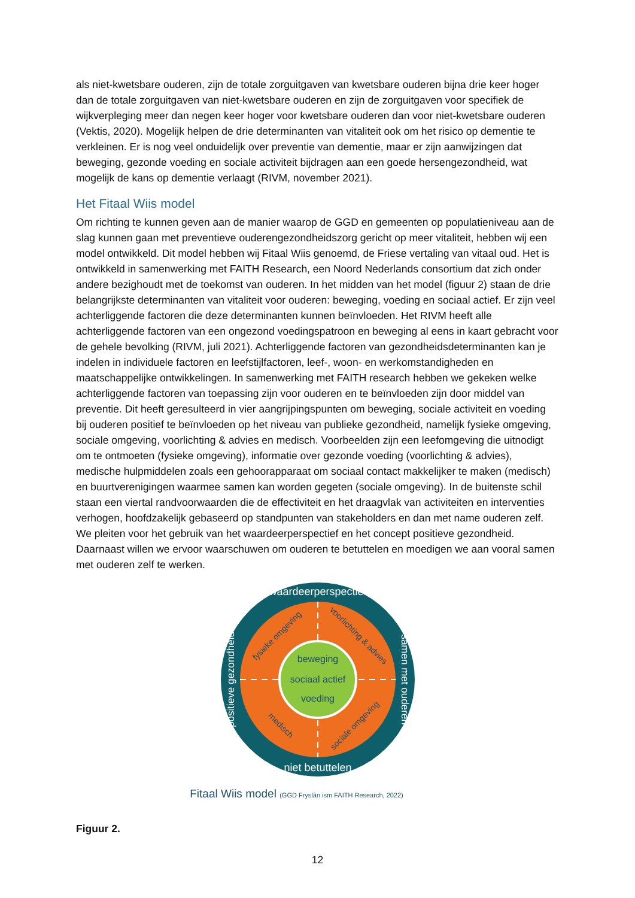als niet-kwetsbare ouderen, zijn de totale zorguitgaven van kwetsbare ouderen bijna drie keer hoger dan de totale zorguitgaven van niet-kwetsbare ouderen en zijn de zorguitgaven voor specifiek de wijkverpleging meer dan negen keer hoger voor kwetsbare ouderen dan voor niet-kwetsbare ouderen (Vektis, 2020). Mogelijk helpen de drie determinanten van vitaliteit ook om het risico op dementie te verkleinen. Er is nog veel onduidelijk over preventie van dementie, maar er zijn aanwijzingen dat beweging, gezonde voeding en sociale activiteit bijdragen aan een goede hersengezondheid, wat mogelijk de kans op dementie verlaagt (RIVM, november 2021).
Het Fitaal Wiis model
Om richting te kunnen geven aan de manier waarop de GGD en gemeenten op populatieniveau aan de slag kunnen gaan met preventieve ouderengezondheidszorg gericht op meer vitaliteit, hebben wij een model ontwikkeld. Dit model hebben wij Fitaal Wiis genoemd, de Friese vertaling van vitaal oud. Het is ontwikkeld in samenwerking met FAITH Research, een Noord Nederlands consortium dat zich onder andere bezighoudt met de toekomst van ouderen. In het midden van het model (figuur 2) staan de drie belangrijkste determinanten van vitaliteit voor ouderen: beweging, voeding en sociaal actief. Er zijn veel achterliggende factoren die deze determinanten kunnen beïnvloeden. Het RIVM heeft alle achterliggende factoren van een ongezond voedingspatroon en beweging al eens in kaart gebracht voor de gehele bevolking (RIVM, juli 2021). Achterliggende factoren van gezondheidsdeterminanten kan je indelen in individuele factoren en leefstijlfactoren, leef-, woon- en werkomstandigheden en maatschappelijke ontwikkelingen. In samenwerking met FAITH research hebben we gekeken welke achterliggende factoren van toepassing zijn voor ouderen en te beïnvloeden zijn door middel van preventie. Dit heeft geresulteerd in vier aangrijpingspunten om beweging, sociale activiteit en voeding bij ouderen positief te beïnvloeden op het niveau van publieke gezondheid, namelijk fysieke omgeving, sociale omgeving, voorlichting & advies en medisch. Voorbeelden zijn een leefomgeving die uitnodigt om te ontmoeten (fysieke omgeving), informatie over gezonde voeding (voorlichting & advies), medische hulpmiddelen zoals een gehoorapparaat om sociaal contact makkelijker te maken (medisch) en buurtverenigingen waarmee samen kan worden gegeten (sociale omgeving). In de buitenste schil staan een viertal randvoorwaarden die de effectiviteit en het draagvlak van activiteiten en interventies verhogen, hoofdzakelijk gebaseerd op standpunten van stakeholders en dan met name ouderen zelf. We pleiten voor het gebruik van het waardeerperspectief en het concept positieve gezondheid. Daarnaast willen we ervoor waarschuwen om ouderen te betuttelen en moedigen we aan vooral samen met ouderen zelf te werken.
beweging
sociaal actief
voeding
waardeerperspectief
niet betuttelen
positieve gezondheid
samen met ouderen
fysieke omgeving
voorlichting & advies
medisch
sociale omgeving
Fitaal Wiis model (GGD Fryslân ism FAITH Research, 2022)
Figuur 2.
12